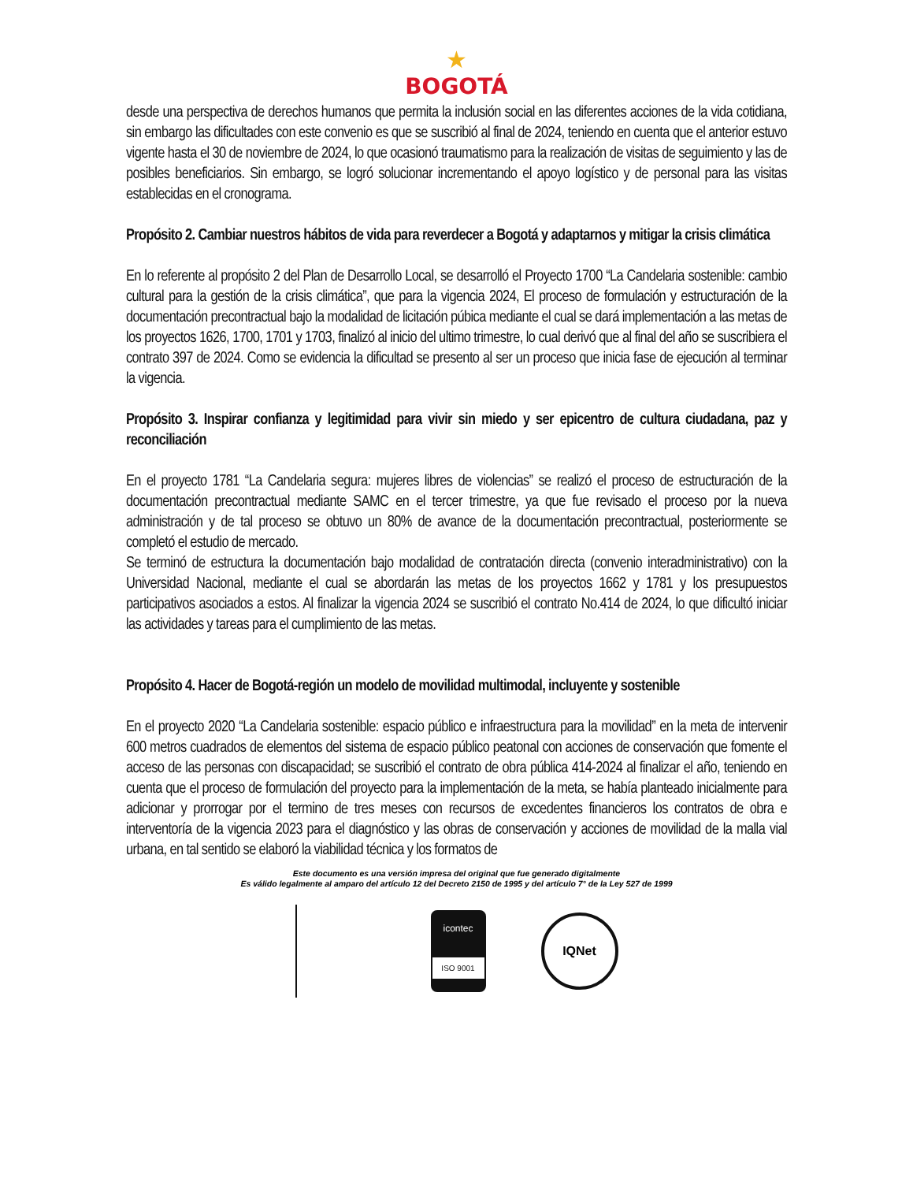★
BOGOTÁ
desde una perspectiva de derechos humanos que permita la inclusión social en las diferentes acciones de la vida cotidiana, sin embargo las dificultades con este convenio es que se suscribió al final de 2024, teniendo en cuenta que el anterior estuvo vigente hasta el 30 de noviembre de 2024, lo que ocasionó traumatismo para la realización de visitas de seguimiento y las de posibles beneficiarios. Sin embargo, se logró solucionar incrementando el apoyo logístico y de personal para las visitas establecidas en el cronograma.
Propósito 2. Cambiar nuestros hábitos de vida para reverdecer a Bogotá y adaptarnos y mitigar la crisis climática
En lo referente al propósito 2 del Plan de Desarrollo Local, se desarrolló el Proyecto 1700 “La Candelaria sostenible: cambio cultural para la gestión de la crisis climática”, que para la vigencia 2024, El proceso de formulación y estructuración de la documentación precontractual bajo la modalidad de licitación púbica mediante el cual se dará implementación a las metas de los proyectos 1626, 1700, 1701 y 1703, finalizó al inicio del ultimo trimestre, lo cual derivó que al final del año se suscribiera el contrato 397 de 2024. Como se evidencia la dificultad se presento al ser un proceso que inicia fase de ejecución al terminar la vigencia.
Propósito 3. Inspirar confianza y legitimidad para vivir sin miedo y ser epicentro de cultura ciudadana, paz y reconciliación
En el proyecto 1781 “La Candelaria segura: mujeres libres de violencias” se realizó el proceso de estructuración de la documentación precontractual mediante SAMC en el tercer trimestre, ya que fue revisado el proceso por la nueva administración y de tal proceso se obtuvo un 80% de avance de la documentación precontractual, posteriormente se completó el estudio de mercado.
Se terminó de estructura la documentación bajo modalidad de contratación directa (convenio interadministrativo) con la Universidad Nacional, mediante el cual se abordarán las metas de los proyectos 1662 y 1781 y los presupuestos participativos asociados a estos. Al finalizar la vigencia 2024 se suscribió el contrato No.414 de 2024, lo que dificultó iniciar las actividades y tareas para el cumplimiento de las metas.
Propósito 4. Hacer de Bogotá-región un modelo de movilidad multimodal, incluyente y sostenible
En el proyecto 2020 “La Candelaria sostenible: espacio público e infraestructura para la movilidad” en la meta de intervenir 600 metros cuadrados de elementos del sistema de espacio público peatonal con acciones de conservación que fomente el acceso de las personas con discapacidad; se suscribió el contrato de obra pública 414-2024 al finalizar el año, teniendo en cuenta que el proceso de formulación del proyecto para la implementación de la meta, se había planteado inicialmente para adicionar y prorrogar por el termino de tres meses con recursos de excedentes financieros los contratos de obra e interventoría de la vigencia 2023 para el diagnóstico y las obras de conservación y acciones de movilidad de la malla vial urbana, en tal sentido se elaboró la viabilidad técnica y los formatos de
Este documento es una versión impresa del original que fue generado digitalmente
Es válido legalmente al amparo del artículo 12 del Decreto 2150 de 1995 y del artículo 7° de la Ley 527 de 1999
icontec
ISO 9001
IQNet